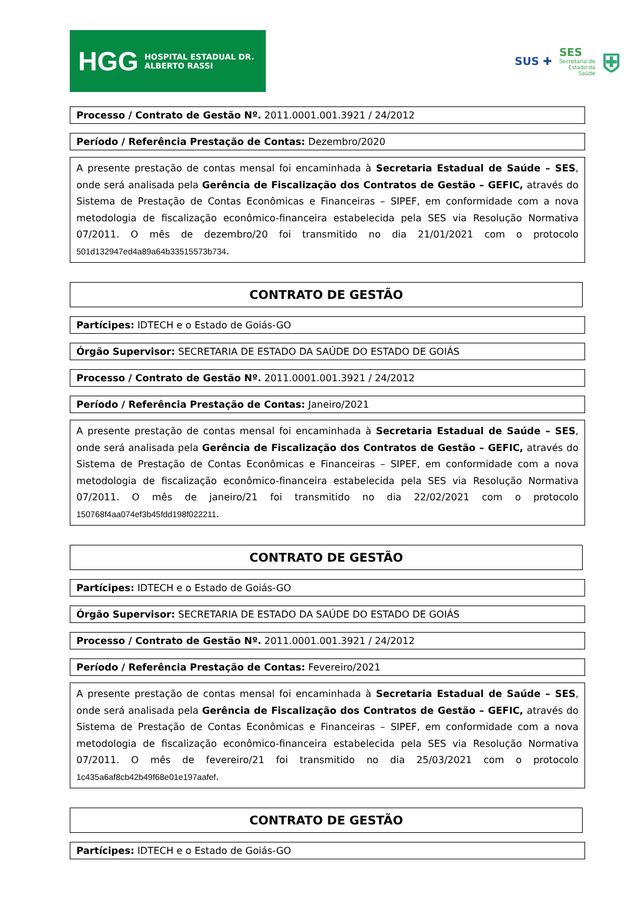HGG HOSPITAL ESTADUAL DR. ALBERTO RASSI
SUS ✚
SES
Secretaria de
Estado da
Saúde
⛨
Processo / Contrato de Gestão Nº. 2011.0001.001.3921 / 24/2012
Período / Referência Prestação de Contas: Dezembro/2020
A presente prestação de contas mensal foi encaminhada à Secretaria Estadual de Saúde – SES, onde será analisada pela Gerência de Fiscalização dos Contratos de Gestão – GEFIC, através do Sistema de Prestação de Contas Econômicas e Financeiras – SIPEF, em conformidade com a nova metodologia de fiscalização econômico-financeira estabelecida pela SES via Resolução Normativa 07/2011. O mês de dezembro/20 foi transmitido no dia 21/01/2021 com o protocolo 501d132947ed4a89a64b33515573b734.
CONTRATO DE GESTÃO
Partícipes: IDTECH e o Estado de Goiás-GO
Órgão Supervisor: SECRETARIA DE ESTADO DA SAÚDE DO ESTADO DE GOIÁS
Processo / Contrato de Gestão Nº. 2011.0001.001.3921 / 24/2012
Período / Referência Prestação de Contas: Janeiro/2021
A presente prestação de contas mensal foi encaminhada à Secretaria Estadual de Saúde – SES, onde será analisada pela Gerência de Fiscalização dos Contratos de Gestão – GEFIC, através do Sistema de Prestação de Contas Econômicas e Financeiras – SIPEF, em conformidade com a nova metodologia de fiscalização econômico-financeira estabelecida pela SES via Resolução Normativa 07/2011. O mês de janeiro/21 foi transmitido no dia 22/02/2021 com o protocolo 150768f4aa074ef3b45fdd198f022211.
CONTRATO DE GESTÃO
Partícipes: IDTECH e o Estado de Goiás-GO
Órgão Supervisor: SECRETARIA DE ESTADO DA SAÚDE DO ESTADO DE GOIÁS
Processo / Contrato de Gestão Nº. 2011.0001.001.3921 / 24/2012
Período / Referência Prestação de Contas: Fevereiro/2021
A presente prestação de contas mensal foi encaminhada à Secretaria Estadual de Saúde – SES, onde será analisada pela Gerência de Fiscalização dos Contratos de Gestão – GEFIC, através do Sistema de Prestação de Contas Econômicas e Financeiras – SIPEF, em conformidade com a nova metodologia de fiscalização econômico-financeira estabelecida pela SES via Resolução Normativa 07/2011. O mês de fevereiro/21 foi transmitido no dia 25/03/2021 com o protocolo 1c435a6af8cb42b49f68e01e197aafef.
CONTRATO DE GESTÃO
Partícipes: IDTECH e o Estado de Goiás-GO